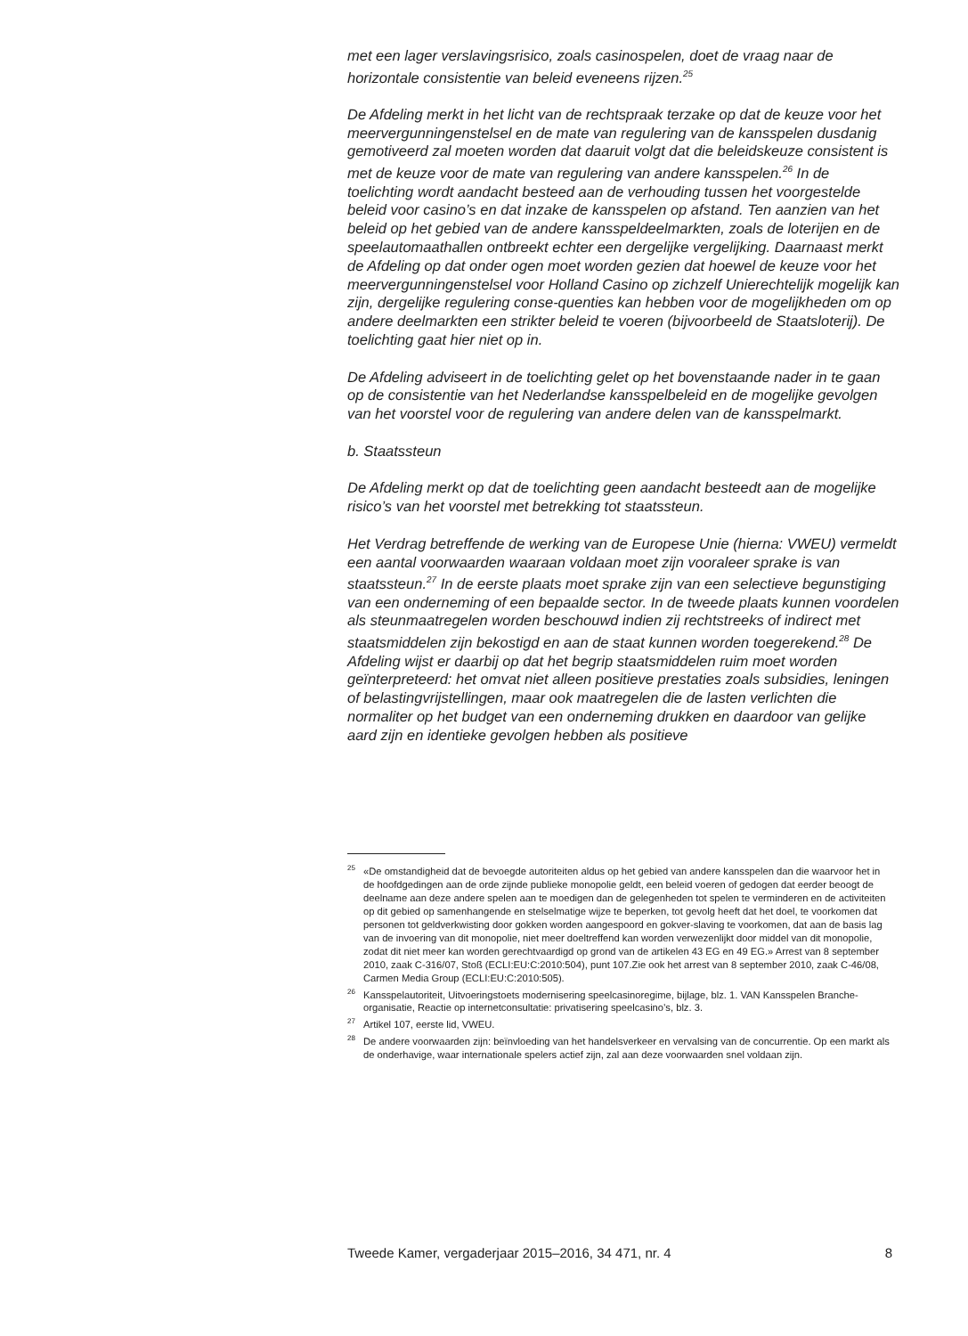met een lager verslavingsrisico, zoals casinospelen, doet de vraag naar de horizontale consistentie van beleid eveneens rijzen.<sup>25</sup>
De Afdeling merkt in het licht van de rechtspraak terzake op dat de keuze voor het meervergunningenstelsel en de mate van regulering van de kansspelen dusdanig gemotiveerd zal moeten worden dat daaruit volgt dat die beleidskeuze consistent is met de keuze voor de mate van regulering van andere kansspelen.<sup>26</sup> In de toelichting wordt aandacht besteed aan de verhouding tussen het voorgestelde beleid voor casino’s en dat inzake de kansspelen op afstand. Ten aanzien van het beleid op het gebied van de andere kansspeldeelmarkten, zoals de loterijen en de speelautomaathallen ontbreekt echter een dergelijke vergelijking. Daarnaast merkt de Afdeling op dat onder ogen moet worden gezien dat hoewel de keuze voor het meervergunningenstelsel voor Holland Casino op zichzelf Unierechtelijk mogelijk kan zijn, dergelijke regulering conse-quenties kan hebben voor de mogelijkheden om op andere deelmarkten een strikter beleid te voeren (bijvoorbeeld de Staatsloterij). De toelichting gaat hier niet op in.
De Afdeling adviseert in de toelichting gelet op het bovenstaande nader in te gaan op de consistentie van het Nederlandse kansspelbeleid en de mogelijke gevolgen van het voorstel voor de regulering van andere delen van de kansspelmarkt.
b. Staatssteun
De Afdeling merkt op dat de toelichting geen aandacht besteedt aan de mogelijke risico’s van het voorstel met betrekking tot staatssteun.
Het Verdrag betreffende de werking van de Europese Unie (hierna: VWEU) vermeldt een aantal voorwaarden waaraan voldaan moet zijn vooraleer sprake is van staatssteun.<sup>27</sup> In de eerste plaats moet sprake zijn van een selectieve begunstiging van een onderneming of een bepaalde sector. In de tweede plaats kunnen voordelen als steunmaatregelen worden beschouwd indien zij rechtstreeks of indirect met staatsmiddelen zijn bekostigd en aan de staat kunnen worden toegerekend.<sup>28</sup> De Afdeling wijst er daarbij op dat het begrip staatsmiddelen ruim moet worden geïnterpreteerd: het omvat niet alleen positieve prestaties zoals subsidies, leningen of belastingvrijstellingen, maar ook maatregelen die de lasten verlichten die normaliter op het budget van een onderneming drukken en daardoor van gelijke aard zijn en identieke gevolgen hebben als positieve
<sup>25</sup> «De omstandigheid dat de bevoegde autoriteiten aldus op het gebied van andere kansspelen dan die waarvoor het in de hoofdgedingen aan de orde zijnde publieke monopolie geldt, een beleid voeren of gedogen dat eerder beoogt de deelname aan deze andere spelen aan te moedigen dan de gelegenheden tot spelen te verminderen en de activiteiten op dit gebied op samenhangende en stelselmatige wijze te beperken, tot gevolg heeft dat het doel, te voorkomen dat personen tot geldverkwisting door gokken worden aangespoord en gokver-slaving te voorkomen, dat aan de basis lag van de invoering van dit monopolie, niet meer doeltreffend kan worden verwezenlijkt door middel van dit monopolie, zodat dit niet meer kan worden gerechtvaardigd op grond van de artikelen 43 EG en 49 EG.» Arrest van 8 september 2010, zaak C-316/07, Stoß (ECLI:EU:C:2010:504), punt 107.Zie ook het arrest van 8 september 2010, zaak C-46/08, Carmen Media Group (ECLI:EU:C:2010:505).
<sup>26</sup> Kansspelautoriteit, Uitvoeringstoets modernisering speelcasinoregime, bijlage, blz. 1. VAN Kansspelen Branche-organisatie, Reactie op internetconsultatie: privatisering speelcasino’s, blz. 3.
<sup>27</sup> Artikel 107, eerste lid, VWEU.
<sup>28</sup> De andere voorwaarden zijn: beïnvloeding van het handelsverkeer en vervalsing van de concurrentie. Op een markt als de onderhavige, waar internationale spelers actief zijn, zal aan deze voorwaarden snel voldaan zijn.
Tweede Kamer, vergaderjaar 2015–2016, 34 471, nr. 4 8